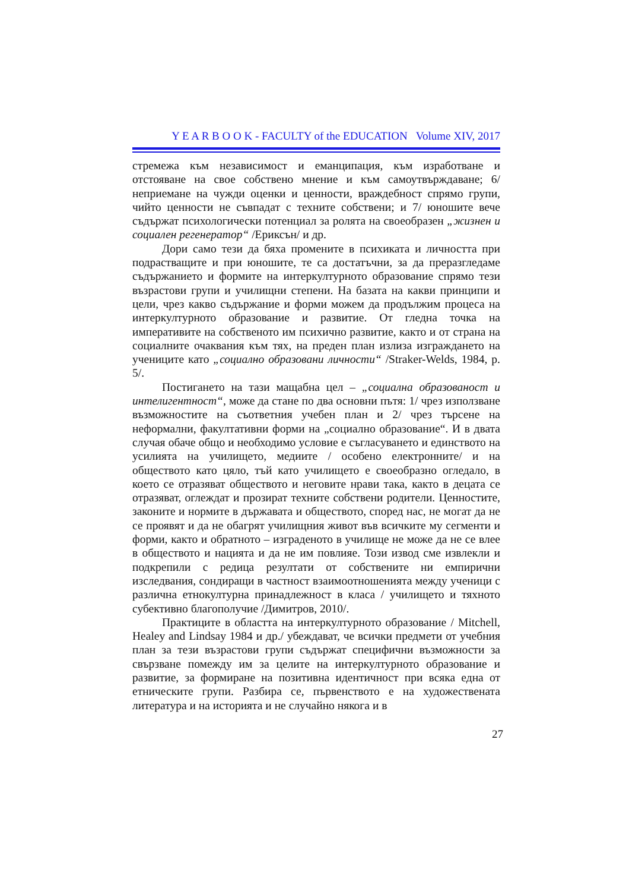Y E A R B O O K - FACULTY of the EDUCATION Volume XIV, 2017
стремежа към независимост и еманципация, към изработване и отстояване на свое собствено мнение и към самоутвърждаване; 6/ неприемане на чужди оценки и ценности, враждебност спрямо групи, чийто ценности не съвпадат с техните собствени; и 7/ юношите вече съдържат психологически потенциал за ролята на своеобразен „жизнен и социален регенератор“ /Ериксън/ и др.
Дори само тези да бяха промените в психиката и личността при подрастващите и при юношите, те са достатъчни, за да преразгледаме съдържанието и формите на интеркултурното образование спрямо тези възрастови групи и училищни степени. На базата на какви принципи и цели, чрез какво съдържание и форми можем да продължим процеса на интеркултурното образование и развитие. От гледна точка на императивите на собственото им психично развитие, както и от страна на социалните очаквания към тях, на преден план излиза изграждането на учениците като „социално образовани личности“ /Straker-Welds, 1984, p. 5/.
Постигането на тази мащабна цел – „социална образованост и интелигентност“, може да стане по два основни пътя: 1/ чрез използване възможностите на съответния учебен план и 2/ чрез търсене на неформални, факултативни форми на „социално образование“. И в двата случая обаче общо и необходимо условие е съгласуването и единството на усилията на училището, медиите / особено електронните/ и на обществото като цяло, тъй като училището е своеобразно огледало, в което се отразяват обществото и неговите нрави така, както в децата се отразяват, оглеждат и прозират техните собствени родители. Ценностите, законите и нормите в държавата и обществото, според нас, не могат да не се проявят и да не обагрят училищния живот във всичките му сегменти и форми, както и обратното – изграденото в училище не може да не се влее в обществото и нацията и да не им повлияе. Този извод сме извлекли и подкрепили с редица резултати от собствените ни емпирични изследвания, сондиращи в частност взаимоотношенията между ученици с различна етнокултурна принадлежност в класа / училището и тяхното субективно благополучие /Димитров, 2010/.
Практиците в областта на интеркултурното образование / Mitchell, Healey and Lindsay 1984 и др./ убеждават, че всички предмети от учебния план за тези възрастови групи съдържат специфични възможности за свързване помежду им за целите на интеркултурното образование и развитие, за формиране на позитивна идентичност при всяка една от етническите групи. Разбира се, първенството е на художествената литература и на историята и не случайно някога и в
27